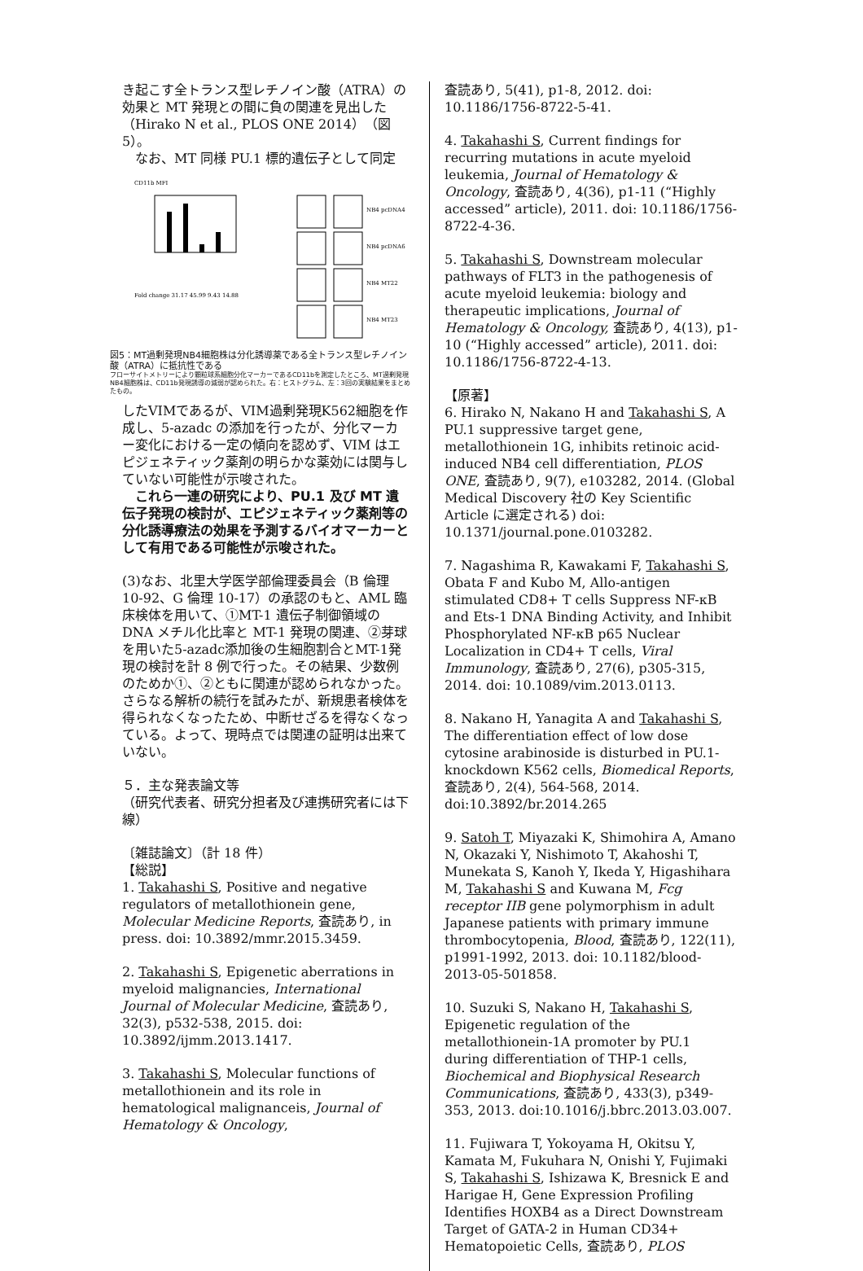き起こす全トランス型レチノイン酸（ATRA）の効果と MT 発現との間に負の関連を見出した（Hirako N et al., PLOS ONE 2014）（図 5）。
　なお、MT 同様 PU.1 標的遺伝子として同定
CD11b MFI
Fold change 31.17 45.99 9.43 14.88
NB4 pcDNA4
NB4 pcDNA6
NB4 MT22
NB4 MT23
図5：MT過剰発現NB4細胞株は分化誘導薬である全トランス型レチノイン酸（ATRA）に抵抗性である
フローサイトメトリーにより顆粒球系細胞分化マーカーであるCD11bを測定したところ、MT過剰発現NB4細胞株は、CD11b発現誘導の減弱が認められた。右：ヒストグラム、左：3回の実験結果をまとめたもの。
したVIMであるが、VIM過剰発現K562細胞を作成し、5-azadc の添加を行ったが、分化マーカー変化における一定の傾向を認めず、VIM はエピジェネティック薬剤の明らかな薬効には関与していない可能性が示唆された。
　これら一連の研究により、PU.1 及び MT 遺伝子発現の検討が、エピジェネティック薬剤等の分化誘導療法の効果を予測するバイオマーカーとして有用である可能性が示唆された。
(3)なお、北里大学医学部倫理委員会（B 倫理 10-92、G 倫理 10-17）の承認のもと、AML 臨床検体を用いて、①MT-1 遺伝子制御領域の DNA メチル化比率と MT-1 発現の関連、②芽球を用いた5-azadc添加後の生細胞割合とMT-1発現の検討を計 8 例で行った。その結果、少数例のためか①、②ともに関連が認められなかった。さらなる解析の続行を試みたが、新規患者検体を得られなくなったため、中断せざるを得なくなっている。よって、現時点では関連の証明は出来ていない。
５．主な発表論文等
（研究代表者、研究分担者及び連携研究者には下線）
〔雑誌論文〕（計 18 件）
【総説】
1. Takahashi S, Positive and negative regulators of metallothionein gene, Molecular Medicine Reports, 査読あり, in press. doi: 10.3892/mmr.2015.3459.
2. Takahashi S, Epigenetic aberrations in myeloid malignancies, International Journal of Molecular Medicine, 査読あり, 32(3), p532-538, 2015. doi: 10.3892/ijmm.2013.1417.
3. Takahashi S, Molecular functions of metallothionein and its role in hematological malignanceis, Journal of Hematology & Oncology,
査読あり, 5(41), p1-8, 2012. doi: 10.1186/1756-8722-5-41.
4. Takahashi S, Current findings for recurring mutations in acute myeloid leukemia, Journal of Hematology & Oncology, 査読あり, 4(36), p1-11 (“Highly accessed” article), 2011. doi: 10.1186/1756-8722-4-36.
5. Takahashi S, Downstream molecular pathways of FLT3 in the pathogenesis of acute myeloid leukemia: biology and therapeutic implications, Journal of Hematology & Oncology, 査読あり, 4(13), p1-10 (“Highly accessed” article), 2011. doi: 10.1186/1756-8722-4-13.
【原著】
6. Hirako N, Nakano H and Takahashi S, A PU.1 suppressive target gene, metallothionein 1G, inhibits retinoic acid-induced NB4 cell differentiation, PLOS ONE, 査読あり, 9(7), e103282, 2014. (Global Medical Discovery 社の Key Scientific Article に選定される) doi: 10.1371/journal.pone.0103282.
7. Nagashima R, Kawakami F, Takahashi S, Obata F and Kubo M, Allo-antigen stimulated CD8+ T cells Suppress NF-κB and Ets-1 DNA Binding Activity, and Inhibit Phosphorylated NF-κB p65 Nuclear Localization in CD4+ T cells, Viral Immunology, 査読あり, 27(6), p305-315, 2014. doi: 10.1089/vim.2013.0113.
8. Nakano H, Yanagita A and Takahashi S, The differentiation effect of low dose cytosine arabinoside is disturbed in PU.1-knockdown K562 cells, Biomedical Reports, 査読あり, 2(4), 564-568, 2014. doi:10.3892/br.2014.265
9. Satoh T, Miyazaki K, Shimohira A, Amano N, Okazaki Y, Nishimoto T, Akahoshi T, Munekata S, Kanoh Y, Ikeda Y, Higashihara M, Takahashi S and Kuwana M, Fcg receptor IIB gene polymorphism in adult Japanese patients with primary immune thrombocytopenia, Blood, 査読あり, 122(11), p1991-1992, 2013. doi: 10.1182/blood-2013-05-501858.
10. Suzuki S, Nakano H, Takahashi S, Epigenetic regulation of the metallothionein-1A promoter by PU.1 during differentiation of THP-1 cells, Biochemical and Biophysical Research Communications, 査読あり, 433(3), p349-353, 2013. doi:10.1016/j.bbrc.2013.03.007.
11. Fujiwara T, Yokoyama H, Okitsu Y, Kamata M, Fukuhara N, Onishi Y, Fujimaki S, Takahashi S, Ishizawa K, Bresnick E and Harigae H, Gene Expression Profiling Identifies HOXB4 as a Direct Downstream Target of GATA-2 in Human CD34+ Hematopoietic Cells, 査読あり, PLOS